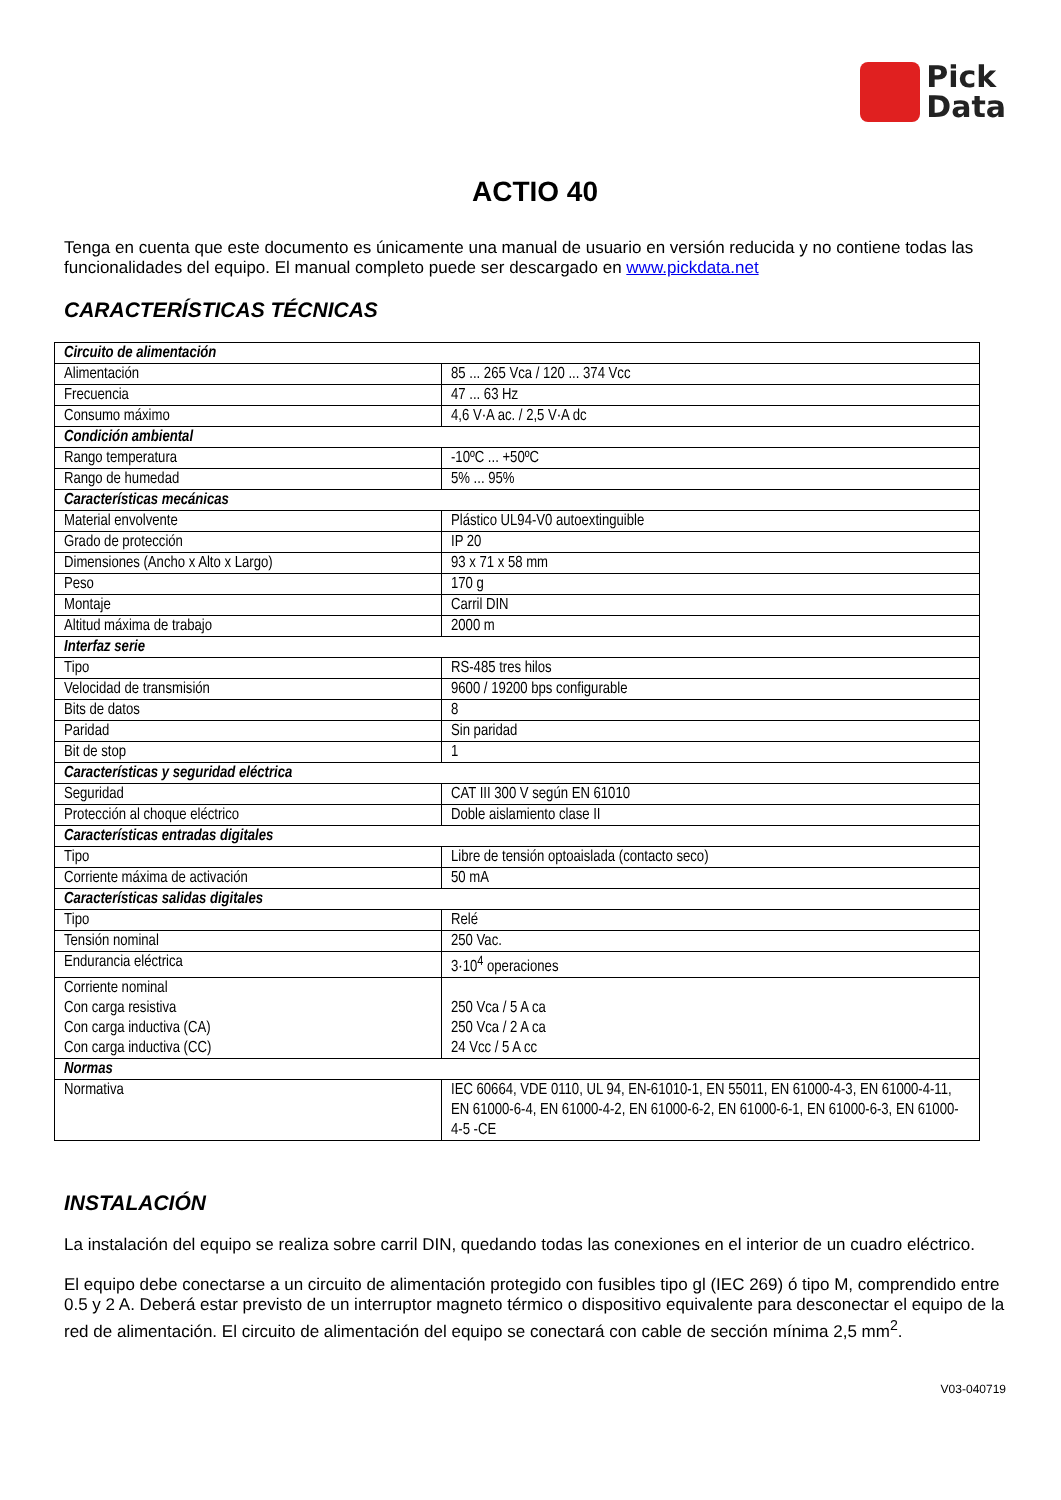Pick
Data
ACTIO 40
Tenga en cuenta que este documento es únicamente una manual de usuario en versión reducida y no contiene todas las funcionalidades del equipo. El manual completo puede ser descargado en www.pickdata.net
CARACTERÍSTICAS TÉCNICAS
| Circuito de alimentación | |
| Alimentación | 85 ... 265 Vca / 120 ... 374 Vcc |
| Frecuencia | 47 ... 63 Hz |
| Consumo máximo | 4,6 V·A ac. / 2,5 V·A dc |
| Condición ambiental | |
| Rango temperatura | -10ºC ... +50ºC |
| Rango de humedad | 5% ... 95% |
| Características mecánicas | |
| Material envolvente | Plástico UL94-V0 autoextinguible |
| Grado de protección | IP 20 |
| Dimensiones (Ancho x Alto x Largo) | 93 x 71 x 58 mm |
| Peso | 170 g |
| Montaje | Carril DIN |
| Altitud máxima de trabajo | 2000 m |
| Interfaz serie | |
| Tipo | RS-485 tres hilos |
| Velocidad de transmisión | 9600 / 19200 bps configurable |
| Bits de datos | 8 |
| Paridad | Sin paridad |
| Bit de stop | 1 |
| Características y seguridad eléctrica | |
| Seguridad | CAT III 300 V según EN 61010 |
| Protección al choque eléctrico | Doble aislamiento clase II |
| Características entradas digitales | |
| Tipo | Libre de tensión optoaislada (contacto seco) |
| Corriente máxima de activación | 50 mA |
| Características salidas digitales | |
| Tipo | Relé |
| Tensión nominal | 250 Vac. |
| Endurancia eléctrica | 3·10<sup>4</sup> operaciones |
| Corriente nominal Con carga resistiva Con carga inductiva (CA) Con carga inductiva (CC) | 250 Vca / 5 A ca 250 Vca / 2 A ca 24 Vcc / 5 A cc |
| Normas | |
| Normativa | IEC 60664, VDE 0110, UL 94, EN-61010-1, EN 55011, EN 61000-4-3, EN 61000-4-11, EN 61000-6-4, EN 61000-4-2, EN 61000-6-2, EN 61000-6-1, EN 61000-6-3, EN 61000-4-5 -CE |
INSTALACIÓN
La instalación del equipo se realiza sobre carril DIN, quedando todas las conexiones en el interior de un cuadro eléctrico.
El equipo debe conectarse a un circuito de alimentación protegido con fusibles tipo gl (IEC 269) ó tipo M, comprendido entre 0.5 y 2 A. Deberá estar previsto de un interruptor magneto térmico o dispositivo equivalente para desconectar el equipo de la red de alimentación. El circuito de alimentación del equipo se conectará con cable de sección mínima 2,5 mm<sup>2</sup>.
V03-040719